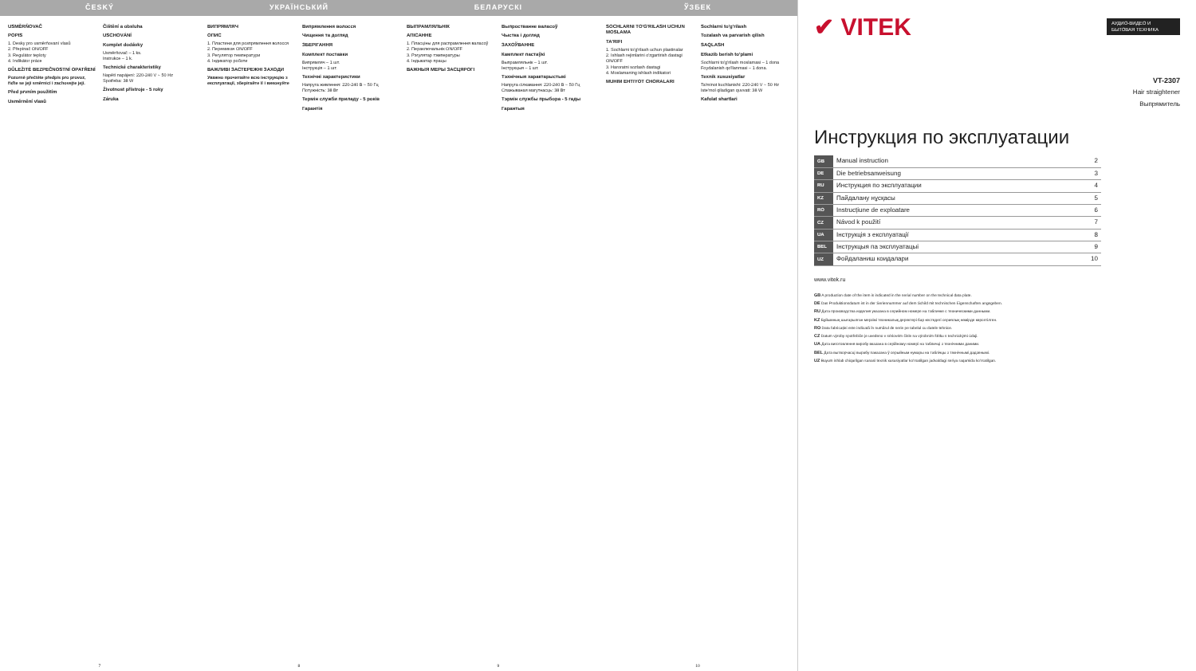ČESKÝ
USMĚRŇOVAČ
POPIS
1. Desky pro usměrňovaní vlasů
2. Přepínač ON/OFF
3. Regulátor teploty
4. Indikátor práce
DŮLEŽITÉ BEZPEČNOSTNÍ OPATŘENÍ
Pozorně přečtěte předpis pro provoz, řiďte se jeji směrnicí i zachovejte její.
Před prvním použitím
Usměrnění vlasů
Čištění a obsluha
USCHOVÁNÍ
Komplet dodávky
Usměrňovač – 1 ks.
Instrukce – 1 k.
Technické charakteristiky
Napětí napájení: 220-240 V ~ 50 Hz
Spotřeba: 38 W
Životnost přístroje - 5 roky
Záruka
7
УКРАЇНСЬКИЙ
ВИПРЯМЛЯЧ
ОПИС
1. Пластини для розпрямлення волосся
2. Перемикач ON/OFF
3. Регулятор температури
4. Індикатор роботи
ВАЖЛИВІ ЗАСТЕРЕЖНІ ЗАХОДИ
Уважно прочитайте всю інструкцію з експлуатації, зберігайте її і виконуйте
Випрямлення волосся
Чищення та догляд
ЗБЕРІГАННЯ
Комплект поставки
Випрямляч – 1 шт.
Інструкція – 1 шт.
Технічні характеристики
Напруга живлення: 220-240 В ~ 50 Гц
Потужність: 38 Вт
Термін служби приладу - 5 років
Гарантія
8
БЕЛАРУСКІ
ВЫПРАМЛЯЛЬНІК
АПІСАННЕ
1. Пласціны для распрамлення валасоў
2. Пераключальнік ON/OFF
3. Рэгулятар тэмпературы
4. Індыкатар працы
ВАЖНЫЯ МЕРЫ ЗАСЦЯРОГІ
Выпростванне валасоў
Чыстка і догляд
ЗАХОЎВАННЕ
Камплект пастаўкі
Выпрамляльнік – 1 шт.
Інструкцыя – 1 шт.
Тэхнічныя характарыстыкі
Напруга сілкавання: 220-240 В ~ 50 Гц
Спажываная магутнасць: 38 Вт
Тэрмін службы прыбора - 5 гады
Гарантыя
9
ЎЗБЕК
SOCHLARNI TO'G'RILASH UCHUN MOSLAMA
TA'RIFI
1. Sochlarni to'g'rilash uchun plastinalar
2. Ishlash rejimlarini o'zgartirish dastagi ON/OFF
3. Haroratni sozlash dastagi
4. Moslamaning ishlash indikatori
MUHIM EHTIYOT CHORALARI
Sochlarni to'g'rilash
Tozalash va parvarish qilish
SAQLASH
Etkazib berish to'plami
Sochlarni to'g'rilash moslamasi – 1 dona
Foydalanish qo'llanmasi – 1 dona.
Texnik xususiyatlar
Ta'minot kuchlanishi: 220-240 V ~ 50 Hz
Iste'mol qiladigan quvvati: 38 W
Kafolat shartlari
10
✔ VITEK
АУДИО-ВИДЕО И БЫТОВАЯ ТЕХНИКА
VT-2307
Hair straightener
Выпрямитель
Инструкция по эксплуатации
| GB | Manual instruction | 2 |
| DE | Die betriebsanweisung | 3 |
| RU | Инструкция по эксплуатации | 4 |
| KZ | Пайдалану нұсқасы | 5 |
| RO | Instrucțiune de exploatare | 6 |
| CZ | Návod k použití | 7 |
| UA | Інструкція з експлуатації | 8 |
| BEL | Інструкцыя па эксплуатацыі | 9 |
| UZ | Фойдаланиш коидалари | 10 |
www.vitek.ru
GB A production date of the item is indicated in the serial number on the technical data plate.
DE Das Produktionsdatum ist in der Seriennummer auf dem Schild mit technischen Eigenschaften angegeben.
RU Дата производства изделия указана в серийном номере на табличке с техническими данными.
KZ Бұйымның шығарылған мерзімі техникалық деректері бар кестедегі сериялық нөмірде көрсетілген.
RO Data fabricației este indicată în numărul de serie pe tabelul cu datele tehnice.
CZ Datum výroby spotřebiče je uvedeno v sériovém čísle na výrobním štítku s technickými údaji.
UA Дата виготовлення виробу вказана в серійному номері на табличці з технічними даними.
BEL Дата вытворчасці вырабу паказана ў серыйным нумары на таблічцы з тэхнічнымі дадзенымі.
UZ Buyum ishlab chiqarilgan sanasi texnik xususiyatlar ko'rsatilgan jadvaldagi seriya raqamida ko'rsatilgan.